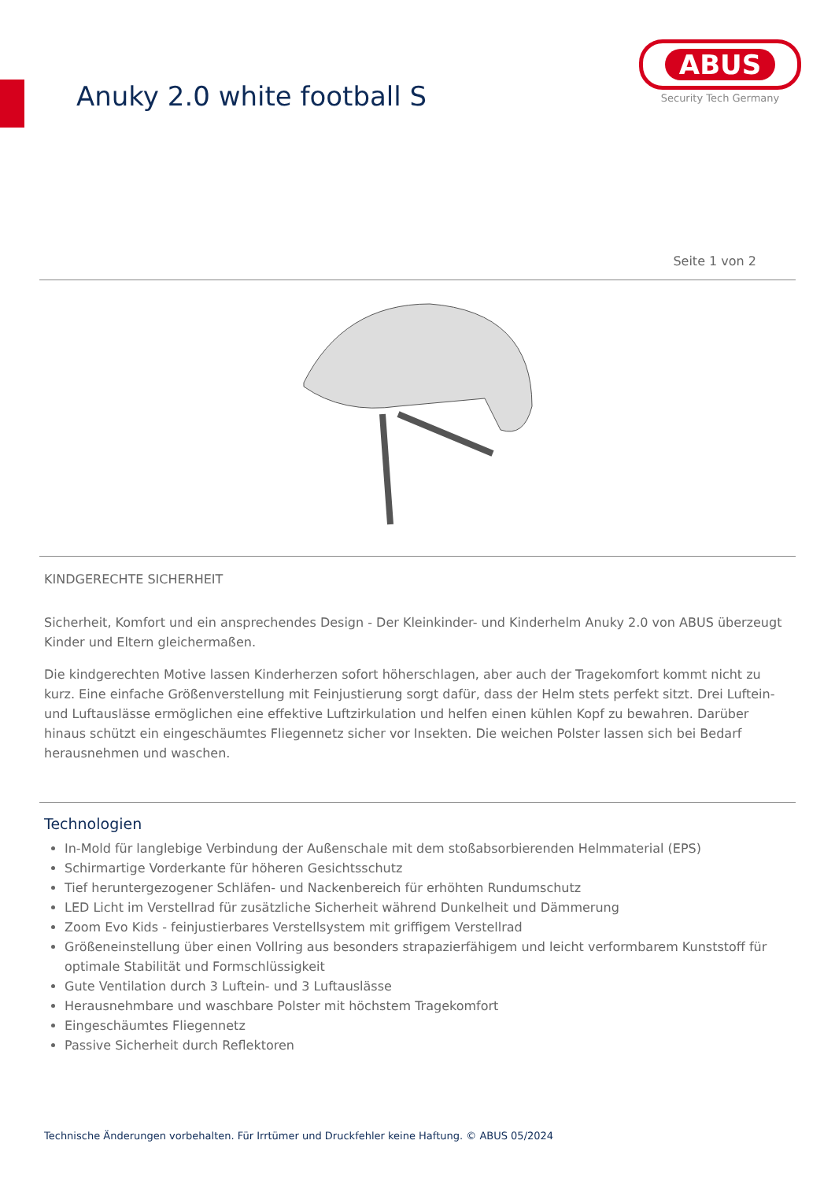Anuky 2.0 white football S
ABUS
Security Tech Germany
Seite 1 von 2
KINDGERECHTE SICHERHEIT
Sicherheit, Komfort und ein ansprechendes Design - Der Kleinkinder- und Kinderhelm Anuky 2.0 von ABUS überzeugt Kinder und Eltern gleichermaßen.
Die kindgerechten Motive lassen Kinderherzen sofort höherschlagen, aber auch der Tragekomfort kommt nicht zu kurz. Eine einfache Größenverstellung mit Feinjustierung sorgt dafür, dass der Helm stets perfekt sitzt. Drei Luftein- und Luftauslässe ermöglichen eine effektive Luftzirkulation und helfen einen kühlen Kopf zu bewahren. Darüber hinaus schützt ein eingeschäumtes Fliegennetz sicher vor Insekten. Die weichen Polster lassen sich bei Bedarf herausnehmen und waschen.
Technologien
In-Mold für langlebige Verbindung der Außenschale mit dem stoßabsorbierenden Helmmaterial (EPS)
Schirmartige Vorderkante für höheren Gesichtsschutz
Tief heruntergezogener Schläfen- und Nackenbereich für erhöhten Rundumschutz
LED Licht im Verstellrad für zusätzliche Sicherheit während Dunkelheit und Dämmerung
Zoom Evo Kids - feinjustierbares Verstellsystem mit griffigem Verstellrad
Größeneinstellung über einen Vollring aus besonders strapazierfähigem und leicht verformbarem Kunststoff für optimale Stabilität und Formschlüssigkeit
Gute Ventilation durch 3 Luftein- und 3 Luftauslässe
Herausnehmbare und waschbare Polster mit höchstem Tragekomfort
Eingeschäumtes Fliegennetz
Passive Sicherheit durch Reflektoren
Technische Änderungen vorbehalten. Für Irrtümer und Druckfehler keine Haftung. © ABUS 05/2024